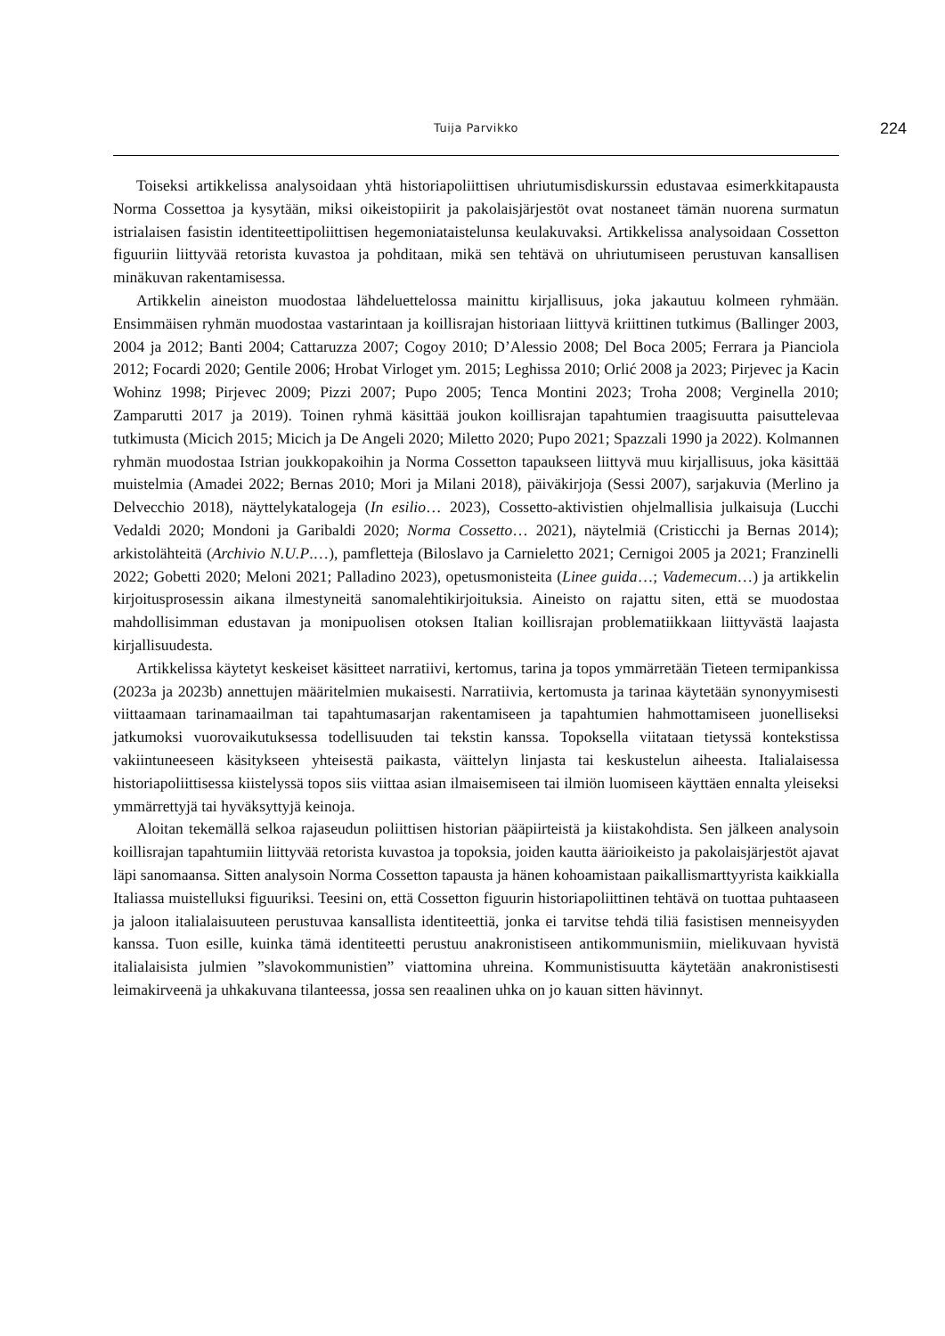Tuija Parvikko 224
Toiseksi artikkelissa analysoidaan yhtä historiapoliittisen uhriutumisdiskurssin edustavaa esimerkkitapausta Norma Cossettoa ja kysytään, miksi oikeistopiirit ja pakolaisjärjestöt ovat nostaneet tämän nuorena surmatun istrialaisen fasistin identiteettipoliittisen hegemoniataistelunsa keulakuvaksi. Artikkelissa analysoidaan Cossetton figuuriin liittyvää retorista kuvastoa ja pohditaan, mikä sen tehtävä on uhriutumiseen perustuvan kansallisen minäkuvan rakentamisessa.
Artikkelin aineiston muodostaa lähdeluettelossa mainittu kirjallisuus, joka jakautuu kolmeen ryhmään. Ensimmäisen ryhmän muodostaa vastarintaan ja koillisrajan historiaan liittyvä kriittinen tutkimus (Ballinger 2003, 2004 ja 2012; Banti 2004; Cattaruzza 2007; Cogoy 2010; D’Alessio 2008; Del Boca 2005; Ferrara ja Pianciola 2012; Focardi 2020; Gentile 2006; Hrobat Virloget ym. 2015; Leghissa 2010; Orlić 2008 ja 2023; Pirjevec ja Kacin Wohinz 1998; Pirjevec 2009; Pizzi 2007; Pupo 2005; Tenca Montini 2023; Troha 2008; Verginella 2010; Zamparutti 2017 ja 2019). Toinen ryhmä käsittää joukon koillisrajan tapahtumien traagisuutta paisuttelevaa tutkimusta (Micich 2015; Micich ja De Angeli 2020; Miletto 2020; Pupo 2021; Spazzali 1990 ja 2022). Kolmannen ryhmän muodostaa Istrian joukkopakoihin ja Norma Cossetton tapaukseen liittyvä muu kirjallisuus, joka käsittää muistelmia (Amadei 2022; Bernas 2010; Mori ja Milani 2018), päiväkirjoja (Sessi 2007), sarjakuvia (Merlino ja Delvecchio 2018), näyttelykatalogeja (In esilio… 2023), Cossetto-aktivistien ohjelmallisia julkaisuja (Lucchi Vedaldi 2020; Mondoni ja Garibaldi 2020; Norma Cossetto… 2021), näytelmiä (Cristicchi ja Bernas 2014); arkistolähteitä (Archivio N.U.P.…), pamfletteja (Biloslavo ja Carnieletto 2021; Cernigoi 2005 ja 2021; Franzinelli 2022; Gobetti 2020; Meloni 2021; Palladino 2023), opetusmonisteita (Linee guida…; Vademecum…) ja artikkelin kirjoitusprosessin aikana ilmestyneitä sanomalehtikirjoituksia. Aineisto on rajattu siten, että se muodostaa mahdollisimman edustavan ja monipuolisen otoksen Italian koillisrajan problematiikkaan liittyvästä laajasta kirjallisuudesta.
Artikkelissa käytetyt keskeiset käsitteet narratiivi, kertomus, tarina ja topos ymmärretään Tieteen termipankissa (2023a ja 2023b) annettujen määritelmien mukaisesti. Narratiivia, kertomusta ja tarinaa käytetään synonyymisesti viittaamaan tarinamaailman tai tapahtumasarjan rakentamiseen ja tapahtumien hahmottamiseen juonelliseksi jatkumoksi vuorovaikutuksessa todellisuuden tai tekstin kanssa. Topoksella viitataan tietyssä kontekstissa vakiintuneeseen käsitykseen yhteisestä paikasta, väittelyn linjasta tai keskustelun aiheesta. Italialaisessa historiapoliittisessa kiistelyssä topos siis viittaa asian ilmaisemiseen tai ilmiön luomiseen käyttäen ennalta yleiseksi ymmärrettyjä tai hyväksyttyjä keinoja.
Aloitan tekemällä selkoa rajaseudun poliittisen historian pääpiirteistä ja kiistakohdista. Sen jälkeen analysoin koillisrajan tapahtumiin liittyvää retorista kuvastoa ja topoksia, joiden kautta äärioikeisto ja pakolaisjärjestöt ajavat läpi sanomaansa. Sitten analysoin Norma Cossetton tapausta ja hänen kohoamistaan paikallismarttyyrista kaikkialla Italiassa muistelluksi figuuriksi. Teesini on, että Cossetton figuurin historiapoliittinen tehtävä on tuottaa puhtaaseen ja jaloon italialaisuuteen perustuvaa kansallista identiteettiä, jonka ei tarvitse tehdä tiliä fasistisen menneisyyden kanssa. Tuon esille, kuinka tämä identiteetti perustuu anakronistiseen antikommunismiin, mielikuvaan hyvistä italialaisista julmien ”slavokommunistien” viattomina uhreina. Kommunistisuutta käytetään anakronistisesti leimakirveenä ja uhkakuvana tilanteessa, jossa sen reaalinen uhka on jo kauan sitten hävinnyt.